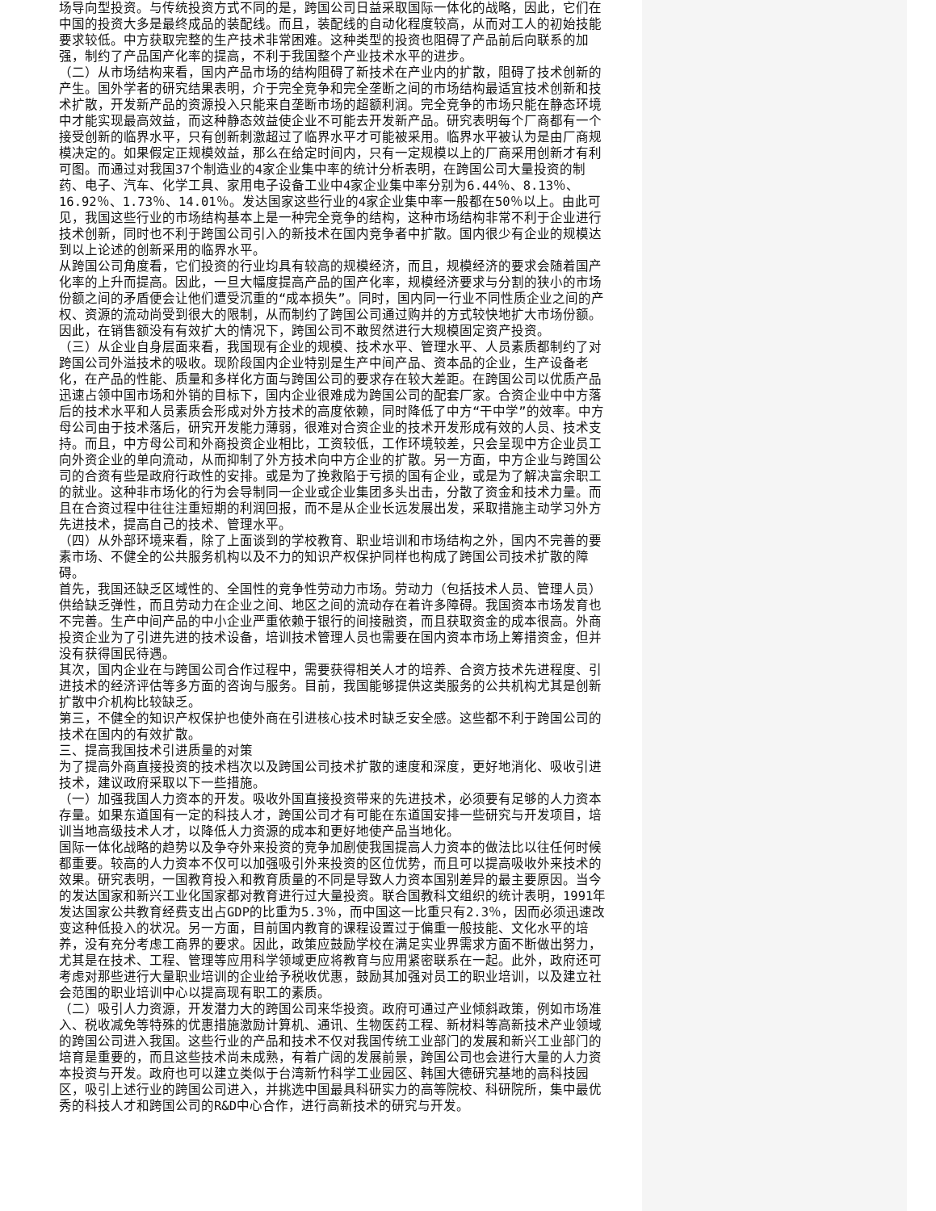场导向型投资。与传统投资方式不同的是，跨国公司日益采取国际一体化的战略，因此，它们在中国的投资大多是最终成品的装配线。而且，装配线的自动化程度较高，从而对工人的初始技能要求较低。中方获取完整的生产技术非常困难。这种类型的投资也阻碍了产品前后向联系的加强，制约了产品国产化率的提高，不利于我国整个产业技术水平的进步。
（二）从市场结构来看，国内产品市场的结构阻碍了新技术在产业内的扩散，阻碍了技术创新的产生。国外学者的研究结果表明，介于完全竞争和完全垄断之间的市场结构最适宜技术创新和技术扩散，开发新产品的资源投入只能来自垄断市场的超额利润。完全竞争的市场只能在静态环境中才能实现最高效益，而这种静态效益使企业不可能去开发新产品。研究表明每个厂商都有一个接受创新的临界水平，只有创新刺激超过了临界水平才可能被采用。临界水平被认为是由厂商规模决定的。如果假定正规模效益，那么在给定时间内，只有一定规模以上的厂商采用创新才有利可图。而通过对我国37个制造业的4家企业集中率的统计分析表明，在跨国公司大量投资的制药、电子、汽车、化学工具、家用电子设备工业中4家企业集中率分别为6.44％、8.13％、16.92％、1.73％、14.01％。发达国家这些行业的4家企业集中率一般都在50％以上。由此可见，我国这些行业的市场结构基本上是一种完全竞争的结构，这种市场结构非常不利于企业进行技术创新，同时也不利于跨国公司引入的新技术在国内竞争者中扩散。国内很少有企业的规模达到以上论述的创新采用的临界水平。
从跨国公司角度看，它们投资的行业均具有较高的规模经济，而且，规模经济的要求会随着国产化率的上升而提高。因此，一旦大幅度提高产品的国产化率，规模经济要求与分割的狭小的市场份额之间的矛盾便会让他们遭受沉重的“成本损失”。同时，国内同一行业不同性质企业之间的产权、资源的流动尚受到很大的限制，从而制约了跨国公司通过购并的方式较快地扩大市场份额。因此，在销售额没有有效扩大的情况下，跨国公司不敢贸然进行大规模固定资产投资。
（三）从企业自身层面来看，我国现有企业的规模、技术水平、管理水平、人员素质都制约了对跨国公司外溢技术的吸收。现阶段国内企业特别是生产中间产品、资本品的企业，生产设备老化，在产品的性能、质量和多样化方面与跨国公司的要求存在较大差距。在跨国公司以优质产品迅速占领中国市场和外销的目标下，国内企业很难成为跨国公司的配套厂家。合资企业中中方落后的技术水平和人员素质会形成对外方技术的高度依赖，同时降低了中方“干中学”的效率。中方母公司由于技术落后，研究开发能力薄弱，很难对合资企业的技术开发形成有效的人员、技术支持。而且，中方母公司和外商投资企业相比，工资较低，工作环境较差，只会呈现中方企业员工向外资企业的单向流动，从而抑制了外方技术向中方企业的扩散。另一方面，中方企业与跨国公司的合资有些是政府行政性的安排。或是为了挽救陷于亏损的国有企业，或是为了解决富余职工的就业。这种非市场化的行为会导制同一企业或企业集团多头出击，分散了资金和技术力量。而且在合资过程中往往注重短期的利润回报，而不是从企业长远发展出发，采取措施主动学习外方先进技术，提高自己的技术、管理水平。
（四）从外部环境来看，除了上面谈到的学校教育、职业培训和市场结构之外，国内不完善的要素市场、不健全的公共服务机构以及不力的知识产权保护同样也构成了跨国公司技术扩散的障碍。
首先，我国还缺乏区域性的、全国性的竞争性劳动力市场。劳动力（包括技术人员、管理人员）供给缺乏弹性，而且劳动力在企业之间、地区之间的流动存在着许多障碍。我国资本市场发育也不完善。生产中间产品的中小企业严重依赖于银行的间接融资，而且获取资金的成本很高。外商投资企业为了引进先进的技术设备，培训技术管理人员也需要在国内资本市场上筹措资金，但并没有获得国民待遇。
其次，国内企业在与跨国公司合作过程中，需要获得相关人才的培养、合资方技术先进程度、引进技术的经济评估等多方面的咨询与服务。目前，我国能够提供这类服务的公共机构尤其是创新扩散中介机构比较缺乏。
第三，不健全的知识产权保护也使外商在引进核心技术时缺乏安全感。这些都不利于跨国公司的技术在国内的有效扩散。
三、提高我国技术引进质量的对策
为了提高外商直接投资的技术档次以及跨国公司技术扩散的速度和深度，更好地消化、吸收引进技术，建议政府采取以下一些措施。
（一）加强我国人力资本的开发。吸收外国直接投资带来的先进技术，必须要有足够的人力资本存量。如果东道国有一定的科技人才，跨国公司才有可能在东道国安排一些研究与开发项目，培训当地高级技术人才，以降低人力资源的成本和更好地使产品当地化。
国际一体化战略的趋势以及争夺外来投资的竞争加剧使我国提高人力资本的做法比以往任何时候都重要。较高的人力资本不仅可以加强吸引外来投资的区位优势，而且可以提高吸收外来技术的效果。研究表明，一国教育投入和教育质量的不同是导致人力资本国别差异的最主要原因。当今的发达国家和新兴工业化国家都对教育进行过大量投资。联合国教科文组织的统计表明，1991年发达国家公共教育经费支出占GDP的比重为5.3％，而中国这一比重只有2.3％，因而必须迅速改变这种低投入的状况。另一方面，目前国内教育的课程设置过于偏重一般技能、文化水平的培养，没有充分考虑工商界的要求。因此，政策应鼓励学校在满足实业界需求方面不断做出努力，尤其是在技术、工程、管理等应用科学领域更应将教育与应用紧密联系在一起。此外，政府还可考虑对那些进行大量职业培训的企业给予税收优惠，鼓励其加强对员工的职业培训，以及建立社会范围的职业培训中心以提高现有职工的素质。
（二）吸引人力资源，开发潜力大的跨国公司来华投资。政府可通过产业倾斜政策，例如市场准入、税收减免等特殊的优惠措施激励计算机、通讯、生物医药工程、新材料等高新技术产业领域的跨国公司进入我国。这些行业的产品和技术不仅对我国传统工业部门的发展和新兴工业部门的培育是重要的，而且这些技术尚未成熟，有着广阔的发展前景，跨国公司也会进行大量的人力资本投资与开发。政府也可以建立类似于台湾新竹科学工业园区、韩国大德研究基地的高科技园区，吸引上述行业的跨国公司进入，并挑选中国最具科研实力的高等院校、科研院所，集中最优秀的科技人才和跨国公司的R&D中心合作，进行高新技术的研究与开发。